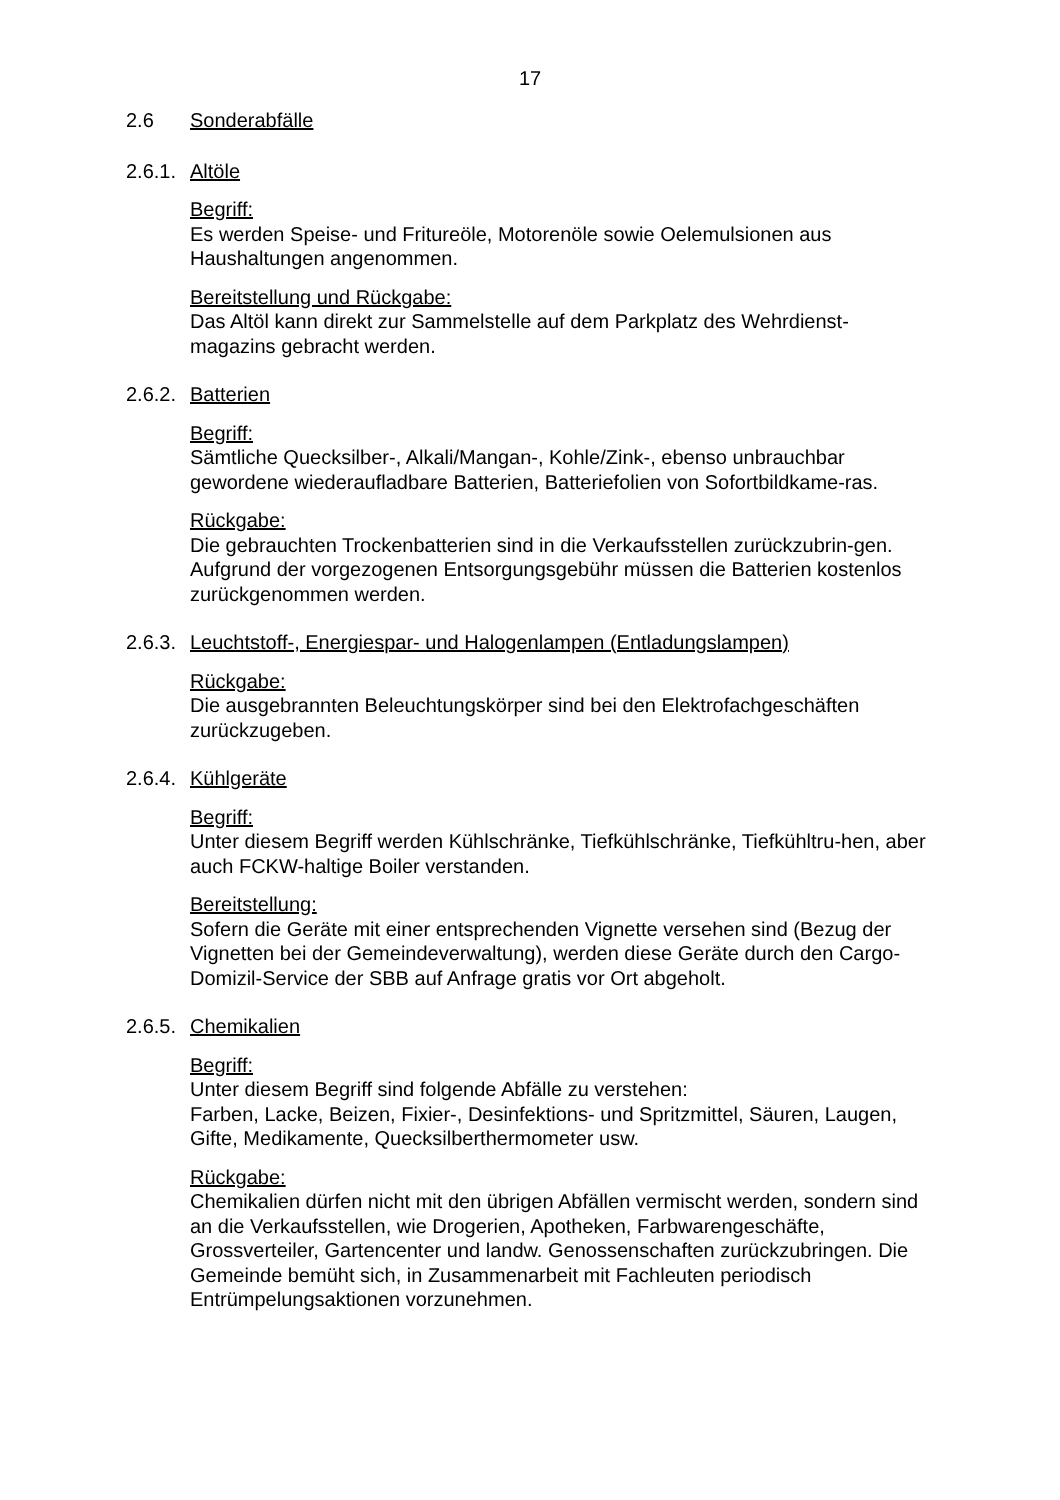17
2.6 Sonderabfälle
2.6.1. Altöle
Begriff:
Es werden Speise- und Fritureöle, Motorenöle sowie Oelemulsionen aus Haushaltungen angenommen.
Bereitstellung und Rückgabe:
Das Altöl kann direkt zur Sammelstelle auf dem Parkplatz des Wehrdienst-magazins gebracht werden.
2.6.2. Batterien
Begriff:
Sämtliche Quecksilber-, Alkali/Mangan-, Kohle/Zink-, ebenso unbrauchbar gewordene wiederaufladbare Batterien, Batteriefolien von Sofortbildkame-ras.
Rückgabe:
Die gebrauchten Trockenbatterien sind in die Verkaufsstellen zurückzubrin-gen. Aufgrund der vorgezogenen Entsorgungsgebühr müssen die Batterien kostenlos zurückgenommen werden.
2.6.3. Leuchtstoff-, Energiespar- und Halogenlampen (Entladungslampen)
Rückgabe:
Die ausgebrannten Beleuchtungskörper sind bei den Elektrofachgeschäften zurückzugeben.
2.6.4. Kühlgeräte
Begriff:
Unter diesem Begriff werden Kühlschränke, Tiefkühlschränke, Tiefkühltru-hen, aber auch FCKW-haltige Boiler verstanden.
Bereitstellung:
Sofern die Geräte mit einer entsprechenden Vignette versehen sind (Bezug der Vignetten bei der Gemeindeverwaltung), werden diese Geräte durch den Cargo-Domizil-Service der SBB auf Anfrage gratis vor Ort abgeholt.
2.6.5. Chemikalien
Begriff:
Unter diesem Begriff sind folgende Abfälle zu verstehen:
Farben, Lacke, Beizen, Fixier-, Desinfektions- und Spritzmittel, Säuren, Laugen, Gifte, Medikamente, Quecksilberthermometer usw.
Rückgabe:
Chemikalien dürfen nicht mit den übrigen Abfällen vermischt werden, sondern sind an die Verkaufsstellen, wie Drogerien, Apotheken, Farbwarengeschäfte, Grossverteiler, Gartencenter und landw. Genossenschaften zurückzubringen. Die Gemeinde bemüht sich, in Zusammenarbeit mit Fachleuten periodisch Entrümpelungsaktionen vorzunehmen.